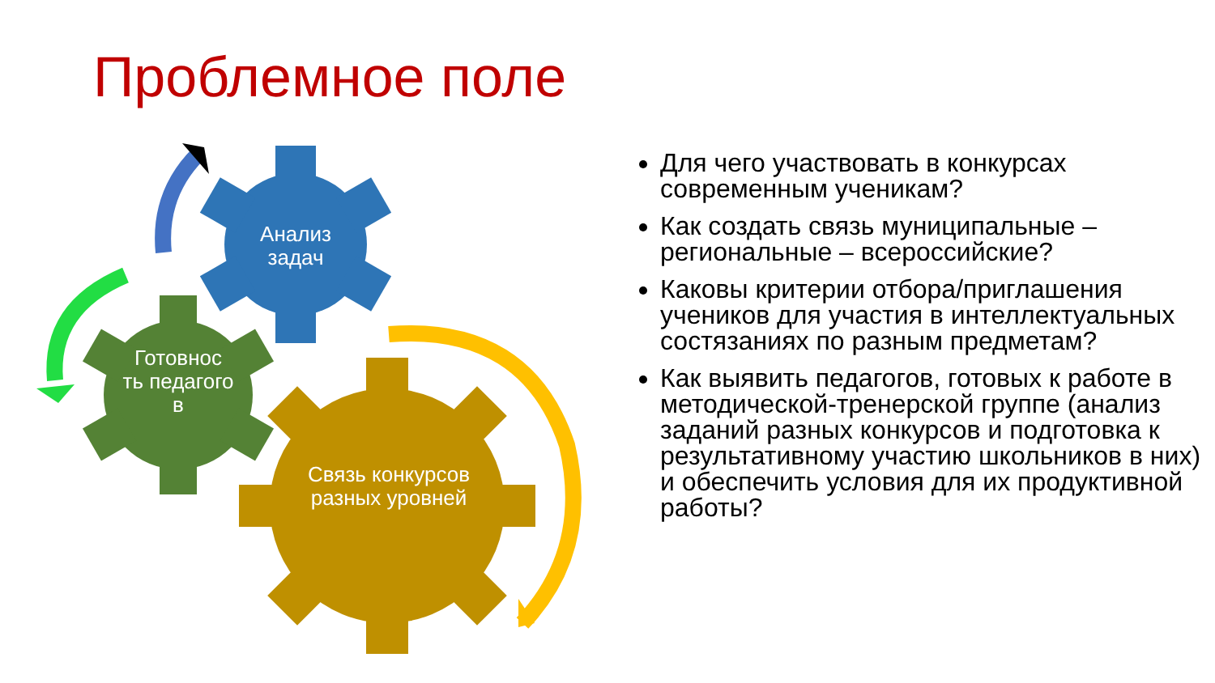Проблемное поле
Анализ задач
Готовнос ть педагого в
Связь конкурсов разных уровней
Для чего участвовать в конкурсах современным ученикам?
Как создать связь муниципальные – региональные – всероссийские?
Каковы критерии отбора/приглашения учеников для участия в интеллектуальных состязаниях по разным предметам?
Как выявить педагогов, готовых к работе в методической-тренерской группе (анализ заданий разных конкурсов и подготовка к результативному участию школьников в них) и обеспечить условия для их продуктивной работы?